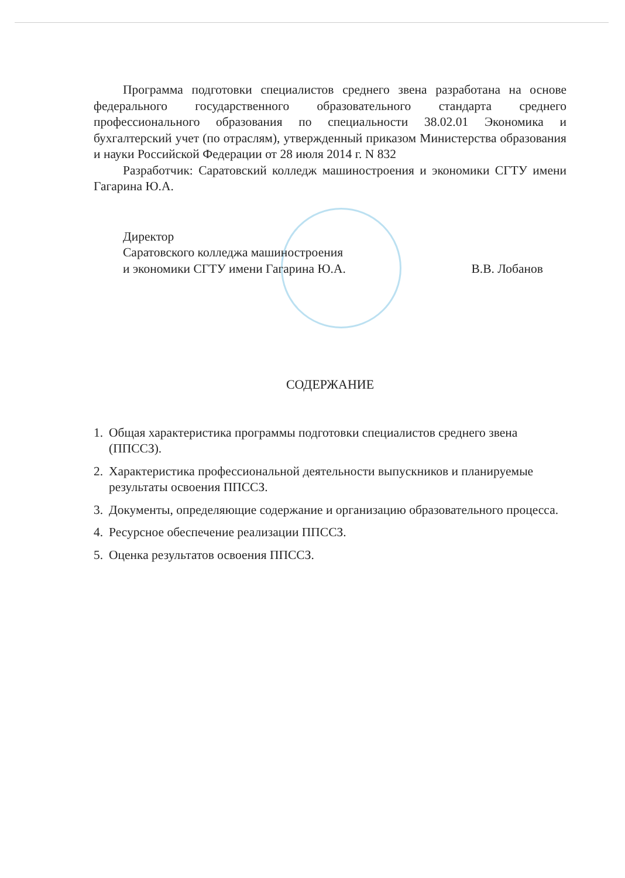Программа подготовки специалистов среднего звена разработана на основе федерального государственного образовательного стандарта среднего профессионального образования по специальности 38.02.01 Экономика и бухгалтерский учет (по отраслям), утвержденный приказом Министерства образования и науки Российской Федерации от 28 июля 2014 г. N 832
Разработчик: Саратовский колледж машиностроения и экономики СГТУ имени Гагарина Ю.А.
Директор
Саратовского колледжа машиностроения
и экономики СГТУ имени Гагарина Ю.А.
В.В. Лобанов
СОДЕРЖАНИЕ
1. Общая характеристика программы подготовки специалистов среднего звена (ППССЗ).
2. Характеристика профессиональной деятельности выпускников и планируемые результаты освоения ППССЗ.
3. Документы, определяющие содержание и организацию образовательного процесса.
4. Ресурсное обеспечение реализации ППССЗ.
5. Оценка результатов освоения ППССЗ.